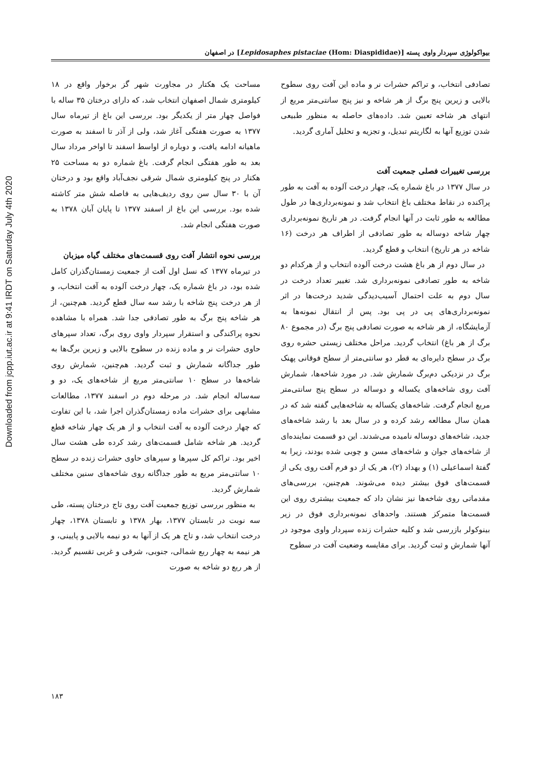Downloaded from jcpp.iut.ac.ir at 9:41 IRDT on Saturday July 4th 2020
بیواکولوژی سپردار واوی پسته [Lepidosaphes pistaciae (Hom: Diaspididae)] در اصفهان
مساحت یک هکتار در مجاورت شهر گز برخوار واقع در ۱۸ کیلومتری شمال اصفهان انتخاب شد، که دارای درختان ۳۵ ساله با فواصل چهار متر از یکدیگر بود. بررسی این باغ از تیرماه سال ۱۳۷۷ به صورت هفتگی آغاز شد، ولی از آذر تا اسفند به صورت ماهیانه ادامه یافت، و دوباره از اواسط اسفند تا اواخر مرداد سال بعد به طور هفتگی انجام گرفت. باغ شماره دو به مساحت ۲۵ هکتار در پنج کیلومتری شمال شرقی نجف‌آباد واقع بود و درختان آن با ۳۰ سال سن روی ردیف‌هایی به فاصله شش متر کاشته شده بود. بررسی این باغ از اسفند ۱۳۷۷ تا پایان آبان ۱۳۷۸ به صورت هفتگی انجام شد.
بررسی نحوه انتشار آفت روی قسمت‌های مختلف گیاه میزبان
در تیرماه ۱۳۷۷ که نسل اول آفت از جمعیت زمستان‌گذران کامل شده بود، در باغ شماره یک، چهار درخت آلوده به آفت انتخاب، و از هر درخت پنج شاخه با رشد سه سال قطع گردید. هم‌چنین، از هر شاخه پنج برگ به طور تصادفی جدا شد. همراه با مشاهده نحوه پراکندگی و استقرار سپردار واوی روی برگ، تعداد سپرهای حاوی حشرات نر و ماده زنده در سطوح بالایی و زیرین برگ‌ها به طور جداگانه شمارش و ثبت گردید. هم‌چنین، شمارش روی شاخه‌ها در سطح ۱۰ سانتی‌متر مربع از شاخه‌های یک، دو و سه‌ساله انجام شد. در مرحله دوم در اسفند ۱۳۷۷، مطالعات مشابهی برای حشرات ماده زمستان‌گذران اجرا شد، با این تفاوت که چهار درخت آلوده به آفت انتخاب و از هر یک چهار شاخه قطع گردید. هر شاخه شامل قسمت‌های رشد کرده طی هشت سال اخیر بود. تراکم کل سپرها و سپرهای حاوی حشرات زنده در سطح ۱۰ سانتی‌متر مربع به طور جداگانه روی شاخه‌های سنین مختلف شمارش گردید.
به منظور بررسی توزیع جمعیت آفت روی تاج درختان پسته، طی سه نوبت در تابستان ۱۳۷۷، بهار ۱۳۷۸ و تابستان ۱۳۷۸، چهار درخت انتخاب شد، و تاج هر یک از آنها به دو نیمه بالایی و پایینی، و هر نیمه به چهار ربع شمالی، جنوبی، شرقی و غربی تقسیم گردید. از هر ربع دو شاخه به صورت
تصادفی انتخاب، و تراکم حشرات نر و ماده این آفت روی سطوح بالایی و زیرین پنج برگ از هر شاخه و نیز پنج سانتی‌متر مربع از انتهای هر شاخه تعیین شد. داده‌های حاصله به منظور طبیعی شدن توزیع آنها به لگاریتم تبدیل، و تجزیه و تحلیل آماری گردید.
بررسی تغییرات فصلی جمعیت آفت
در سال ۱۳۷۷ در باغ شماره یک، چهار درخت آلوده به آفت به طور پراکنده در نقاط مختلف باغ انتخاب شد و نمونه‌برداری‌ها در طول مطالعه به طور ثابت در آنها انجام گرفت. در هر تاریخ نمونه‌برداری چهار شاخه دوساله به طور تصادفی از اطراف هر درخت (۱۶ شاخه در هر تاریخ) انتخاب و قطع گردید.
در سال دوم از هر باغ هشت درخت آلوده انتخاب و از هرکدام دو شاخه به طور تصادفی نمونه‌برداری شد. تغییر تعداد درخت در سال دوم به علت احتمال آسیب‌دیدگی شدید درخت‌ها در اثر نمونه‌برداری‌های پی در پی بود. پس از انتقال نمونه‌ها به آزمایشگاه، از هر شاخه به صورت تصادفی پنج برگ (در مجموع ۸۰ برگ از هر باغ) انتخاب گردید. مراحل مختلف زیستی حشره روی برگ در سطح دایره‌ای به قطر دو سانتی‌متر از سطح فوقانی پهنک برگ در نزدیکی دم‌برگ شمارش شد. در مورد شاخه‌ها، شمارش آفت روی شاخه‌های یکساله و دوساله در سطح پنج سانتی‌متر مربع انجام گرفت. شاخه‌های یکساله به شاخه‌هایی گفته شد که در همان سال مطالعه رشد کرده و در سال بعد با رشد شاخه‌های جدید، شاخه‌های دوساله نامیده می‌شدند. این دو قسمت نماینده‌ای از شاخه‌های جوان و شاخه‌های مسن و چوبی شده بودند، زیرا به گفتهٔ اسماعیلی (۱) و بهداد (۲)، هر یک از دو فرم آفت روی یکی از قسمت‌های فوق بیشتر دیده می‌شوند. هم‌چنین، بررسی‌های مقدماتی روی شاخه‌ها نیز نشان داد که جمعیت بیشتری روی این قسمت‌ها متمرکز هستند. واحدهای نمونه‌برداری فوق در زیر بینوکولر بازرسی شد و کلیه حشرات زنده سپردار واوی موجود در آنها شمارش و ثبت گردید. برای مقایسه وضعیت آفت در سطوح
۱۸۳